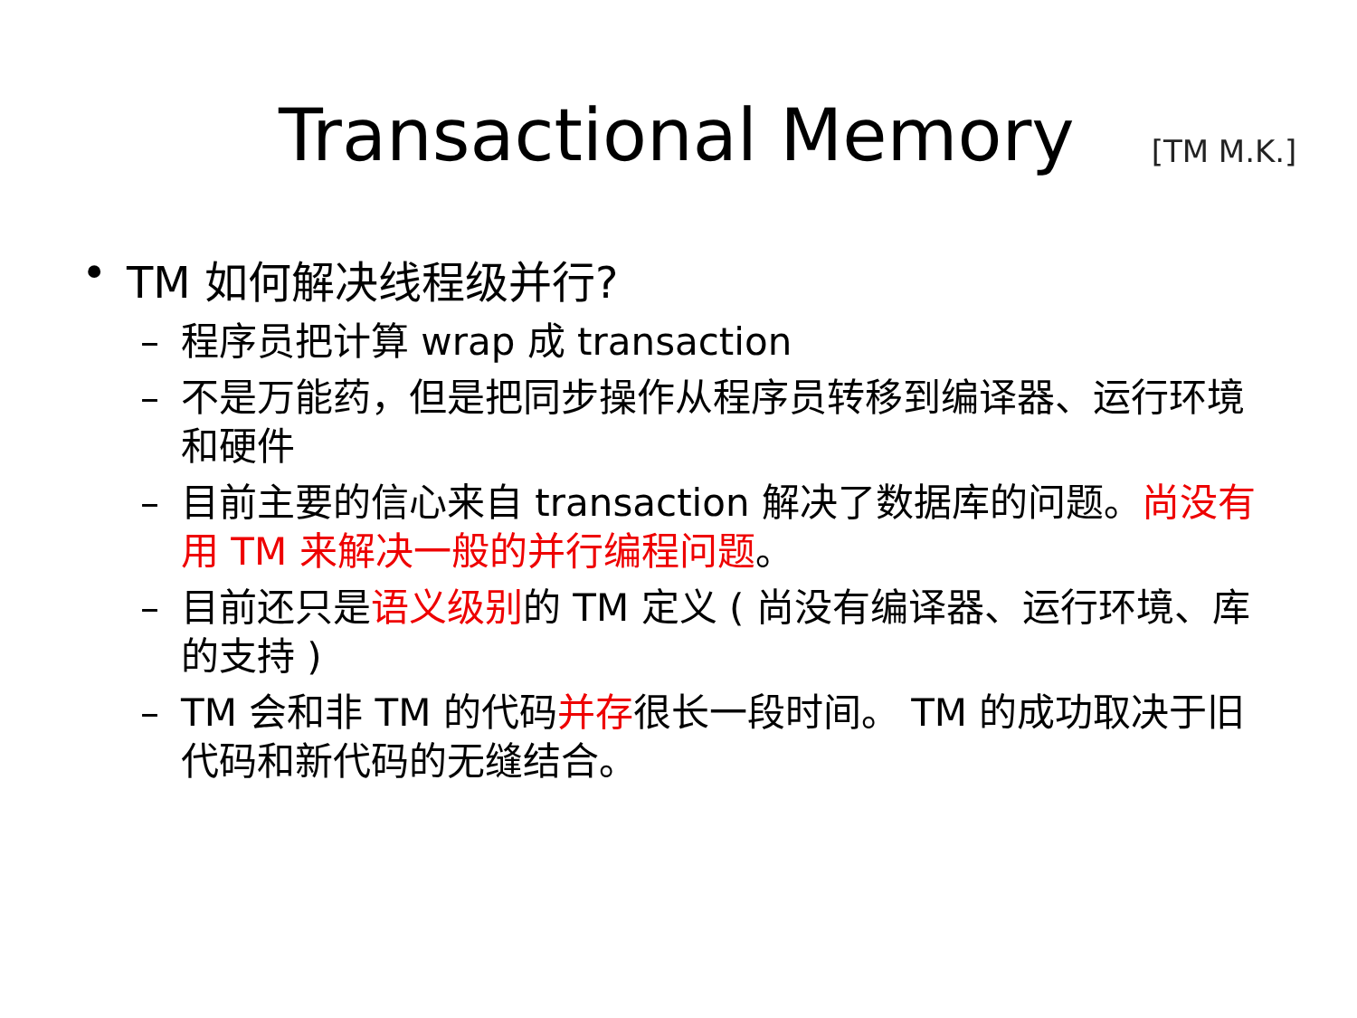Transactional Memory
[TM M.K.]
• TM 如何解决线程级并行?
– 程序员把计算 wrap 成 transaction
– 不是万能药，但是把同步操作从程序员转移到编译器、运行环境和硬件
– 目前主要的信心来自 transaction 解决了数据库的问题。尚没有用 TM 来解决一般的并行编程问题。
– 目前还只是语义级别的 TM 定义 ( 尚没有编译器、运行环境、库的支持 )
– TM 会和非 TM 的代码并存很长一段时间。 TM 的成功取决于旧代码和新代码的无缝结合。